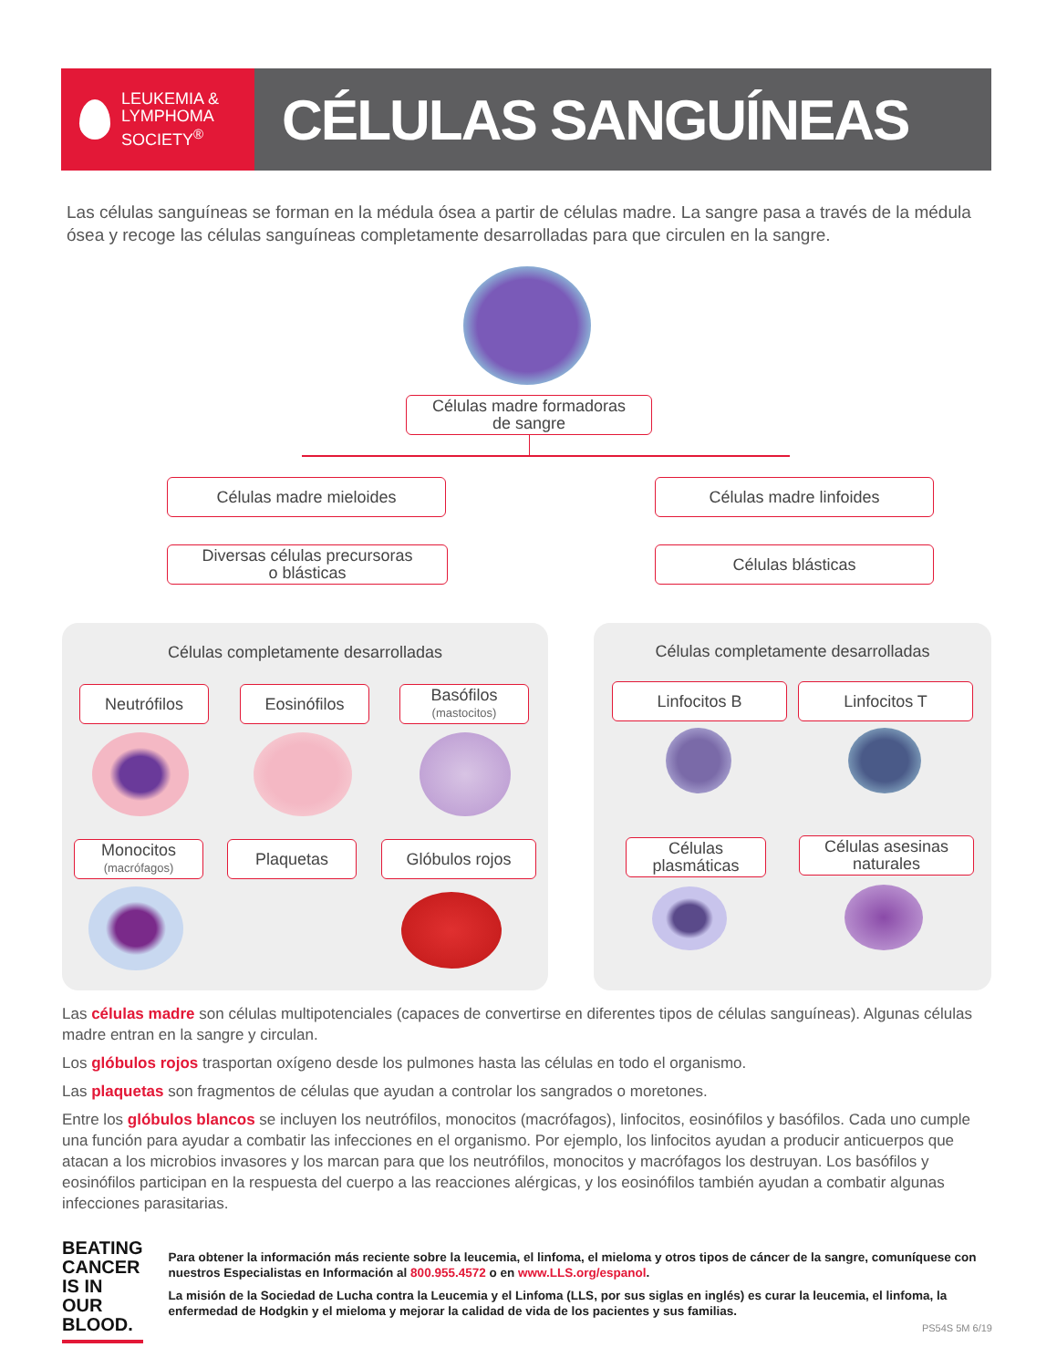LEUKEMIA &
LYMPHOMA
SOCIETY<sup>®</sup>
CÉLULAS SANGUÍNEAS
Las células sanguíneas se forman en la médula ósea a partir de células madre. La sangre pasa a través de la médula ósea y recoge las células sanguíneas completamente desarrolladas para que circulen en la sangre.
Células madre formadoras
de sangre
Células madre mieloides Células madre linfoides
Diversas células precursoras
o blásticas
Células blásticas
Células completamente desarrolladas Células completamente desarrolladas
Neutrófilos Eosinófilos
Basófilos
(mastocitos)
Monocitos
(macrófagos)
Plaquetas Glóbulos rojos
Linfocitos B Linfocitos T
Células
plasmáticas
Células asesinas
naturales
Las células madre son células multipotenciales (capaces de convertirse en diferentes tipos de células sanguíneas). Algunas células madre entran en la sangre y circulan.
Los glóbulos rojos trasportan oxígeno desde los pulmones hasta las células en todo el organismo.
Las plaquetas son fragmentos de células que ayudan a controlar los sangrados o moretones.
Entre los glóbulos blancos se incluyen los neutrófilos, monocitos (macrófagos), linfocitos, eosinófilos y basófilos. Cada uno cumple una función para ayudar a combatir las infecciones en el organismo. Por ejemplo, los linfocitos ayudan a producir anticuerpos que atacan a los microbios invasores y los marcan para que los neutrófilos, monocitos y macrófagos los destruyan. Los basófilos y eosinófilos participan en la respuesta del cuerpo a las reacciones alérgicas, y los eosinófilos también ayudan a combatir algunas infecciones parasitarias.
BEATING
CANCER
IS IN
OUR BLOOD.
Para obtener la información más reciente sobre la leucemia, el linfoma, el mieloma y otros tipos de cáncer de la sangre, comuníquese con nuestros Especialistas en Información al 800.955.4572 o en www.LLS.org/espanol.
La misión de la Sociedad de Lucha contra la Leucemia y el Linfoma (LLS, por sus siglas en inglés) es curar la leucemia, el linfoma, la enfermedad de Hodgkin y el mieloma y mejorar la calidad de vida de los pacientes y sus familias.
PS54S 5M 6/19